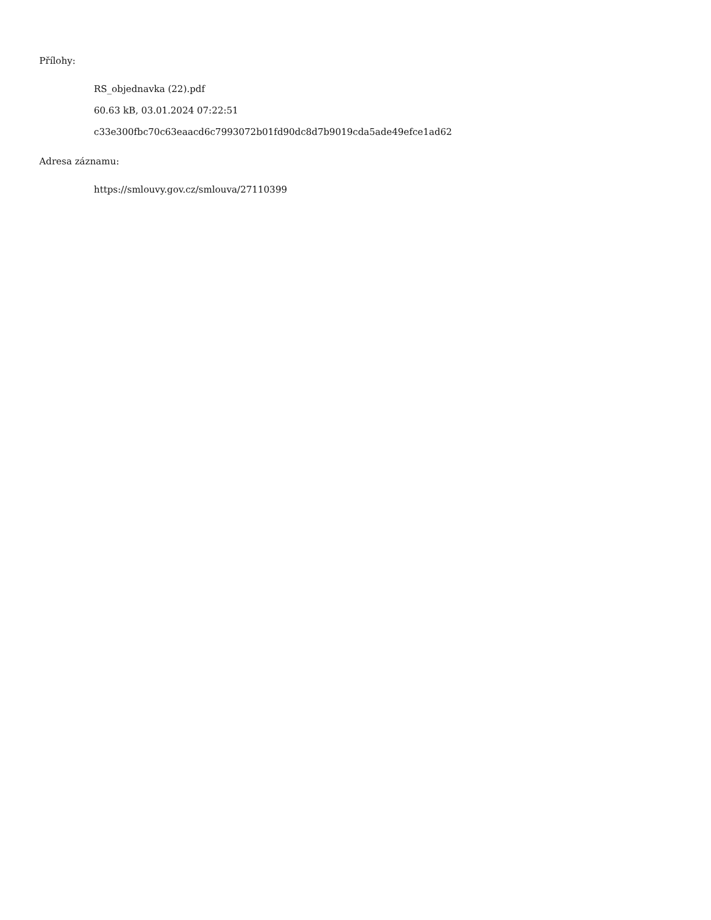Přílohy:
RS_objednavka (22).pdf
60.63 kB, 03.01.2024 07:22:51
c33e300fbc70c63eaacd6c7993072b01fd90dc8d7b9019cda5ade49efce1ad62
Adresa záznamu:
https://smlouvy.gov.cz/smlouva/27110399